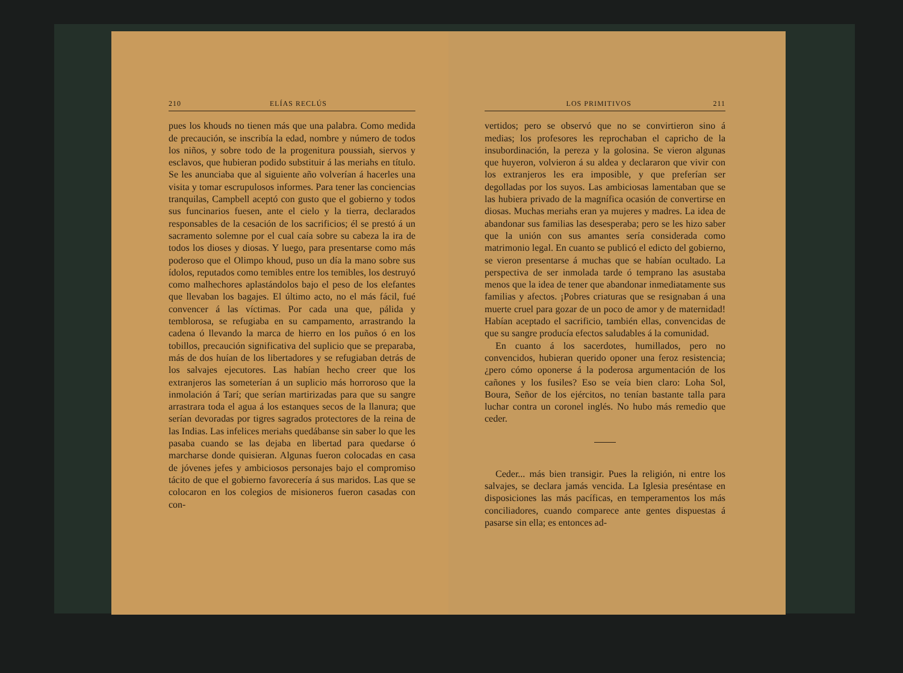210 ELÍAS RECLÚS
pues los khouds no tienen más que una palabra. Como medida de precaución, se inscribía la edad, nombre y número de todos los niños, y sobre todo de la progenitura poussiah, siervos y esclavos, que hubieran podido substituir á las meriahs en título. Se les anunciaba que al siguiente año volverían á hacerles una visita y tomar escrupulosos informes. Para tener las conciencias tranquilas, Campbell aceptó con gusto que el gobierno y todos sus funcinarios fuesen, ante el cielo y la tierra, declarados responsables de la cesación de los sacrificios; él se prestó á un sacramento solemne por el cual caía sobre su cabeza la ira de todos los dioses y diosas. Y luego, para presentarse como más poderoso que el Olimpo khoud, puso un día la mano sobre sus ídolos, reputados como temibles entre los temibles, los destruyó como malhechores aplastándolos bajo el peso de los elefantes que llevaban los bagajes. El último acto, no el más fácil, fué convencer á las víctimas. Por cada una que, pálida y temblorosa, se refugiaba en su campamento, arrastrando la cadena ó llevando la marca de hierro en los puños ó en los tobillos, precaución significativa del suplicio que se preparaba, más de dos huían de los libertadores y se refugiaban detrás de los salvajes ejecutores. Las habían hecho creer que los extranjeros las someterían á un suplicio más horroroso que la inmolación á Tarí; que serían martirizadas para que su sangre arrastrara toda el agua á los estanques secos de la llanura; que serían devoradas por tigres sagrados protectores de la reina de las Indias. Las infelices meriahs quedábanse sin saber lo que les pasaba cuando se las dejaba en libertad para quedarse ó marcharse donde quisieran. Algunas fueron colocadas en casa de jóvenes jefes y ambiciosos personajes bajo el compromiso tácito de que el gobierno favorecería á sus maridos. Las que se colocaron en los colegios de misioneros fueron casadas con con-
LOS PRIMITIVOS 211
vertidos; pero se observó que no se convirtieron sino á medias; los profesores les reprochaban el capricho de la insubordinación, la pereza y la golosina. Se vieron algunas que huyeron, volvieron á su aldea y declararon que vivir con los extranjeros les era imposible, y que preferían ser degolladas por los suyos. Las ambiciosas lamentaban que se las hubiera privado de la magnífica ocasión de convertirse en diosas. Muchas meriahs eran ya mujeres y madres. La idea de abandonar sus familias las desesperaba; pero se les hizo saber que la unión con sus amantes sería considerada como matrimonio legal. En cuanto se publicó el edicto del gobierno, se vieron presentarse á muchas que se habían ocultado. La perspectiva de ser inmolada tarde ó temprano las asustaba menos que la idea de tener que abandonar inmediatamente sus familias y afectos. ¡Pobres criaturas que se resignaban á una muerte cruel para gozar de un poco de amor y de maternidad! Habían aceptado el sacrificio, también ellas, convencidas de que su sangre producía efectos saludables á la comunidad.
En cuanto á los sacerdotes, humillados, pero no convencidos, hubieran querido oponer una feroz resistencia; ¿pero cómo oponerse á la poderosa argumentación de los cañones y los fusiles? Eso se veía bien claro: Loha Sol, Boura, Señor de los ejércitos, no tenían bastante talla para luchar contra un coronel inglés. No hubo más remedio que ceder.
Ceder... más bien transigir. Pues la religión, ni entre los salvajes, se declara jamás vencida. La Iglesia preséntase en disposiciones las más pacíficas, en temperamentos los más conciliadores, cuando comparece ante gentes dispuestas á pasarse sin ella; es entonces ad-